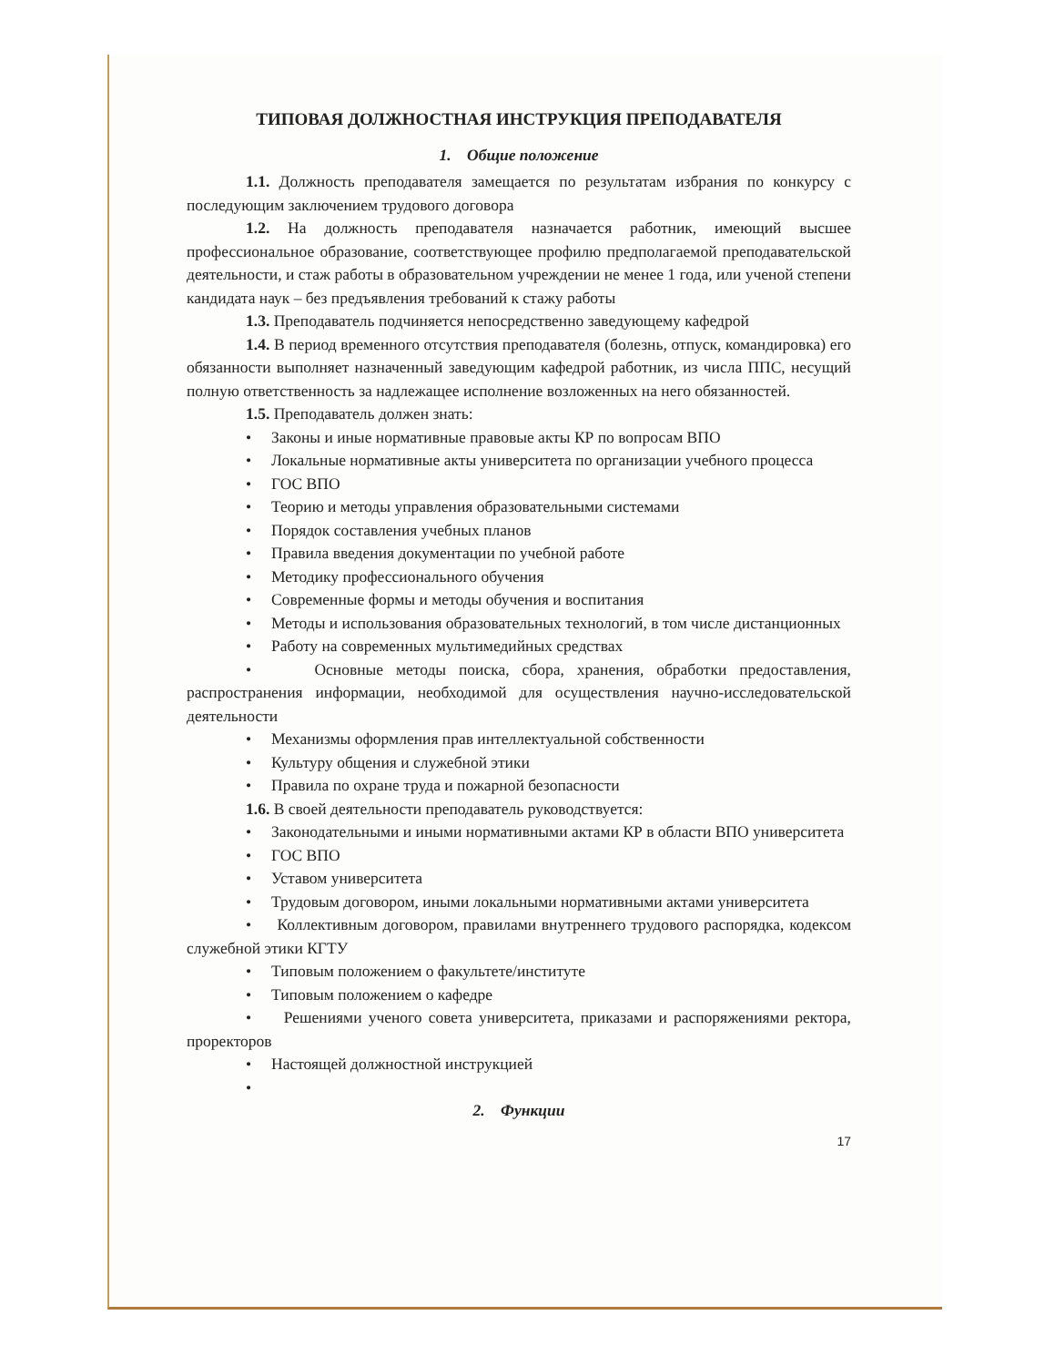ТИПОВАЯ ДОЛЖНОСТНАЯ ИНСТРУКЦИЯ ПРЕПОДАВАТЕЛЯ
1. Общие положение
1.1. Должность преподавателя замещается по результатам избрания по конкурсу с последующим заключением трудового договора
1.2. На должность преподавателя назначается работник, имеющий высшее профессиональное образование, соответствующее профилю предполагаемой преподавательской деятельности, и стаж работы в образовательном учреждении не менее 1 года, или ученой степени кандидата наук – без предъявления требований к стажу работы
1.3. Преподаватель подчиняется непосредственно заведующему кафедрой
1.4. В период временного отсутствия преподавателя (болезнь, отпуск, командировка) его обязанности выполняет назначенный заведующим кафедрой работник, из числа ППС, несущий полную ответственность за надлежащее исполнение возложенных на него обязанностей.
1.5. Преподаватель должен знать:
• Законы и иные нормативные правовые акты КР по вопросам ВПО
• Локальные нормативные акты университета по организации учебного процесса
• ГОС ВПО
• Теорию и методы управления образовательными системами
• Порядок составления учебных планов
• Правила введения документации по учебной работе
• Методику профессионального обучения
• Современные формы и методы обучения и воспитания
• Методы и использования образовательных технологий, в том числе дистанционных
• Работу на современных мультимедийных средствах
• Основные методы поиска, сбора, хранения, обработки предоставления, распространения информации, необходимой для осуществления научно-исследовательской деятельности
• Механизмы оформления прав интеллектуальной собственности
• Культуру общения и служебной этики
• Правила по охране труда и пожарной безопасности
1.6. В своей деятельности преподаватель руководствуется:
• Законодательными и иными нормативными актами КР в области ВПО университета
• ГОС ВПО
• Уставом университета
• Трудовым договором, иными локальными нормативными актами университета
• Коллективным договором, правилами внутреннего трудового распорядка, кодексом служебной этики КГТУ
• Типовым положением о факультете/институте
• Типовым положением о кафедре
• Решениями ученого совета университета, приказами и распоряжениями ректора, проректоров
• Настоящей должностной инструкцией
•
2. Функции
17